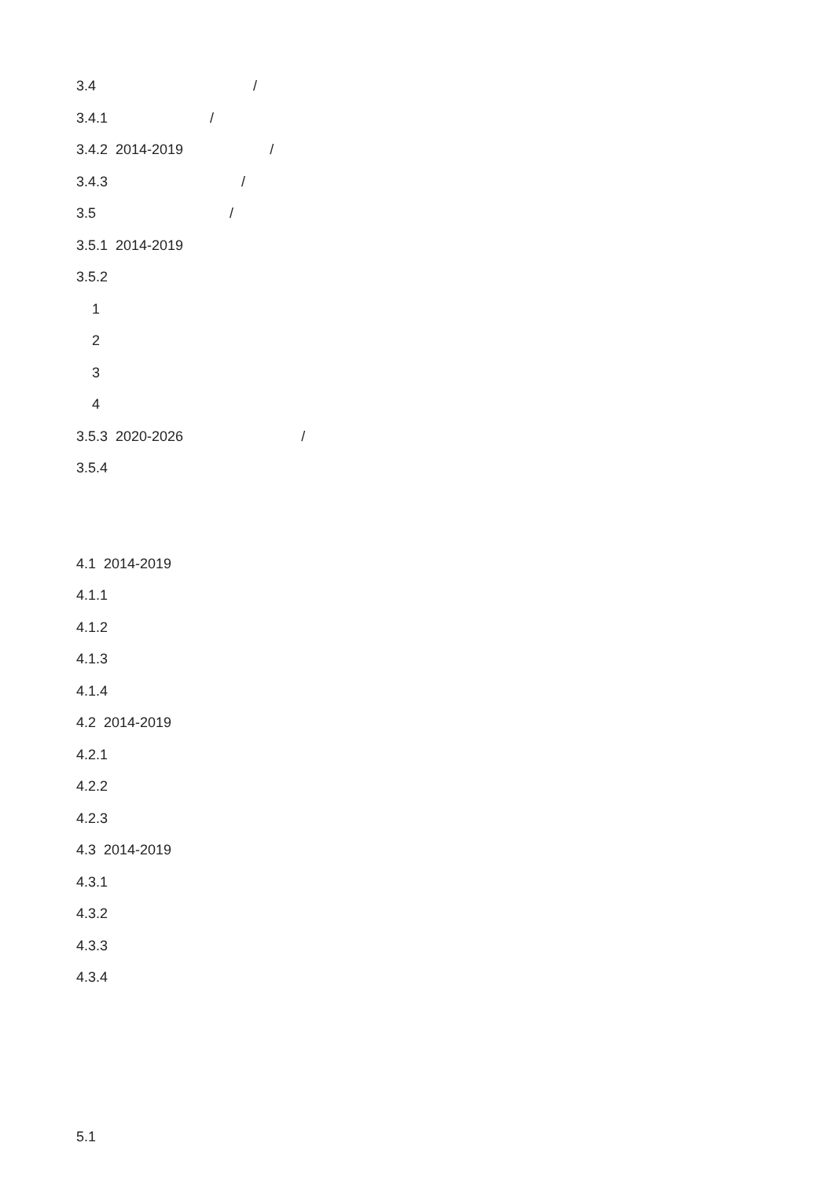3.4 /
3.4.1 /
3.4.2 2014-2019 /
3.4.3 /
3.5 /
3.5.1 2014-2019
3.5.2
1
2
3
4
3.5.3 2020-2026 /
3.5.4
4.1 2014-2019
4.1.1
4.1.2
4.1.3
4.1.4
4.2 2014-2019
4.2.1
4.2.2
4.2.3
4.3 2014-2019
4.3.1
4.3.2
4.3.3
4.3.4
5.1